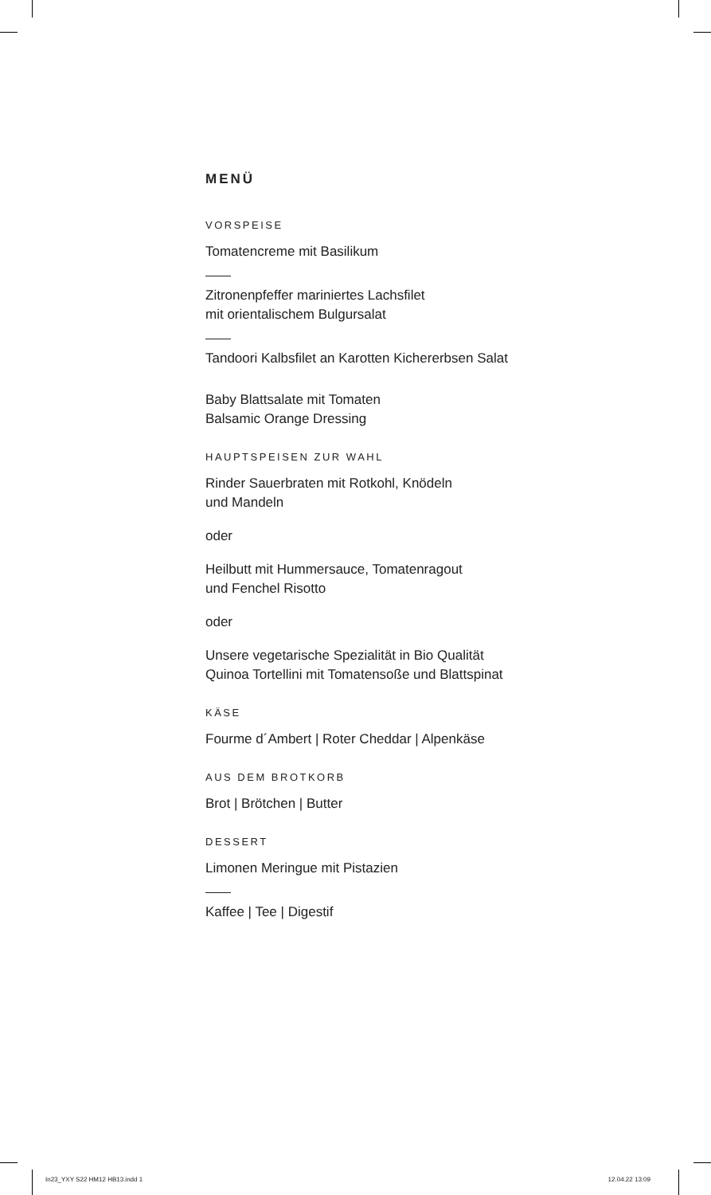MENÜ
VORSPEISE
Tomatencreme mit Basilikum
Zitronenpfeffer mariniertes Lachsfilet
mit orientalischem Bulgursalat
Tandoori Kalbsfilet an Karotten Kichererbsen Salat
Baby Blattsalate mit Tomaten
Balsamic Orange Dressing
HAUPTSPEISEN ZUR WAHL
Rinder Sauerbraten mit Rotkohl, Knödeln
und Mandeln
oder
Heilbutt mit Hummersauce, Tomatenragout
und Fenchel Risotto
oder
Unsere vegetarische Spezialität in Bio Qualität
Quinoa Tortellini mit Tomatensoße und Blattspinat
KÄSE
Fourme d´Ambert | Roter Cheddar | Alpenkäse
AUS DEM BROTKORB
Brot | Brötchen | Butter
DESSERT
Limonen Meringue mit Pistazien
Kaffee | Tee | Digestif
In23_YXY S22 HM12 HB13.indd 1 12.04.22 13:09